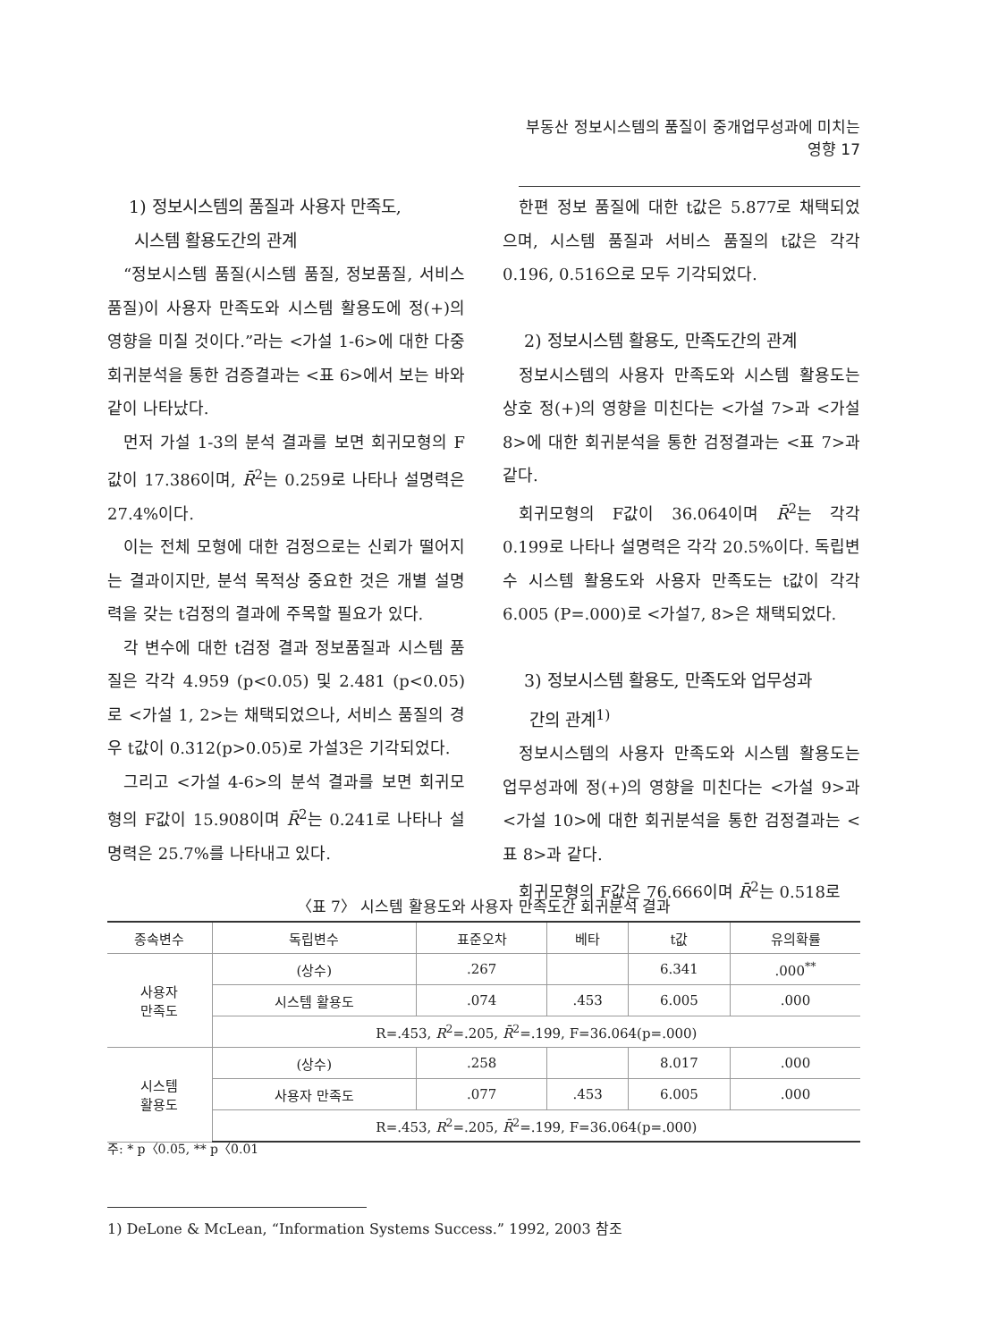부동산 정보시스템의 품질이 중개업무성과에 미치는 영향 17
1) 정보시스템의 품질과 사용자 만족도,
시스템 활용도간의 관계
“정보시스템 품질(시스템 품질, 정보품질, 서비스 품질)이 사용자 만족도와 시스템 활용도에 정(+)의 영향을 미칠 것이다.”라는 <가설 1-6>에 대한 다중회귀분석을 통한 검증결과는 <표 6>에서 보는 바와 같이 나타났다.
먼저 가설 1-3의 분석 결과를 보면 회귀모형의 F값이 17.386이며, R̄<sup>2</sup>는 0.259로 나타나 설명력은 27.4%이다.
이는 전체 모형에 대한 검정으로는 신뢰가 떨어지는 결과이지만, 분석 목적상 중요한 것은 개별 설명력을 갖는 t검정의 결과에 주목할 필요가 있다.
각 변수에 대한 t검정 결과 정보품질과 시스템 품질은 각각 4.959 (p<0.05) 및 2.481 (p<0.05)로 <가설 1, 2>는 채택되었으나, 서비스 품질의 경우 t값이 0.312(p>0.05)로 가설3은 기각되었다.
그리고 <가설 4-6>의 분석 결과를 보면 회귀모형의 F값이 15.908이며 R̄<sup>2</sup>는 0.241로 나타나 설명력은 25.7%를 나타내고 있다.
한편 정보 품질에 대한 t값은 5.877로 채택되었으며, 시스템 품질과 서비스 품질의 t값은 각각 0.196, 0.516으로 모두 기각되었다.
2) 정보시스템 활용도, 만족도간의 관계
정보시스템의 사용자 만족도와 시스템 활용도는 상호 정(+)의 영향을 미친다는 <가설 7>과 <가설 8>에 대한 회귀분석을 통한 검정결과는 <표 7>과 같다.
회귀모형의 F값이 36.064이며 R̄<sup>2</sup>는 각각 0.199로 나타나 설명력은 각각 20.5%이다. 독립변수 시스템 활용도와 사용자 만족도는 t값이 각각 6.005 (P=.000)로 <가설7, 8>은 채택되었다.
3) 정보시스템 활용도, 만족도와 업무성과
간의 관계<sup>1)</sup>
정보시스템의 사용자 만족도와 시스템 활용도는 업무성과에 정(+)의 영향을 미친다는 <가설 9>과 <가설 10>에 대한 회귀분석을 통한 검정결과는 <표 8>과 같다.
회귀모형의 F값은 76.666이며 R̄<sup>2</sup>는 0.518로
〈표 7〉 시스템 활용도와 사용자 만족도간 회귀분석 결과
| 종속변수 | 독립변수 | 표준오차 | 베타 | t값 | 유의확률 |
| --- | --- | --- | --- | --- | --- |
| 사용자 만족도 | (상수) | .267 | | 6.341 | .000<sup>**</sup> |
| | 시스템 활용도 | .074 | .453 | 6.005 | .000 |
| | R=.453, R<sup>2</sup>=.205, R̄<sup>2</sup>=.199, F=36.064(p=.000) | | | | |
| 시스템 활용도 | (상수) | .258 | | 8.017 | .000 |
| | 사용자 만족도 | .077 | .453 | 6.005 | .000 |
| | R=.453, R<sup>2</sup>=.205, R̄<sup>2</sup>=.199, F=36.064(p=.000) | | | | |
주: * p〈0.05, ** p〈0.01
1) DeLone & McLean, “Information Systems Success.” 1992, 2003 참조